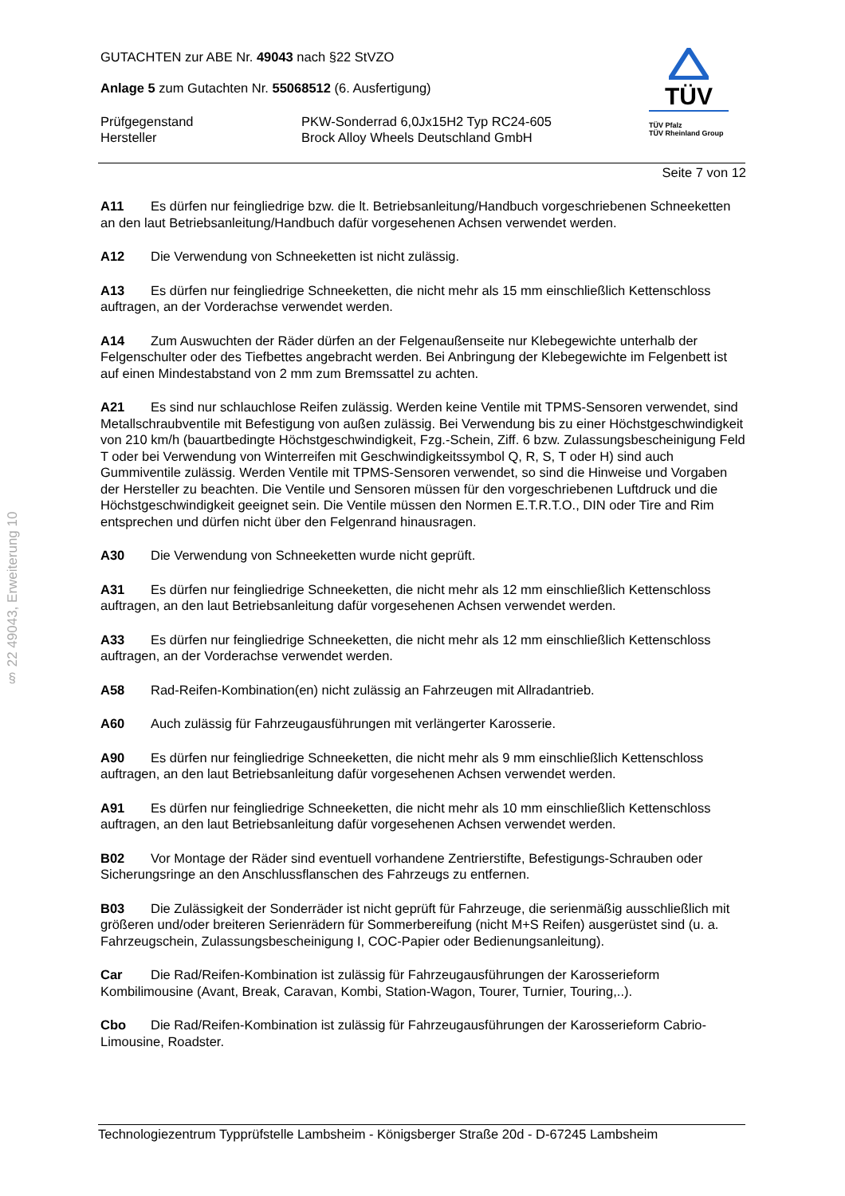§ 22 49043, Erweiterung 10
GUTACHTEN zur ABE Nr. 49043 nach §22 StVZO
Anlage 5 zum Gutachten Nr. 55068512 (6. Ausfertigung)
Prüfgegenstand
Hersteller
PKW-Sonderrad 6,0Jx15H2 Typ RC24-605
Brock Alloy Wheels Deutschland GmbH
TÜV
TÜV Pfalz
TÜV Rheinland Group
Seite 7 von 12
A11 Es dürfen nur feingliedrige bzw. die lt. Betriebsanleitung/Handbuch vorgeschriebenen Schneeketten an den laut Betriebsanleitung/Handbuch dafür vorgesehenen Achsen verwendet werden.
A12 Die Verwendung von Schneeketten ist nicht zulässig.
A13 Es dürfen nur feingliedrige Schneeketten, die nicht mehr als 15 mm einschließlich Kettenschloss auftragen, an der Vorderachse verwendet werden.
A14 Zum Auswuchten der Räder dürfen an der Felgenaußenseite nur Klebegewichte unterhalb der Felgenschulter oder des Tiefbettes angebracht werden. Bei Anbringung der Klebegewichte im Felgenbett ist auf einen Mindestabstand von 2 mm zum Bremssattel zu achten.
A21 Es sind nur schlauchlose Reifen zulässig. Werden keine Ventile mit TPMS-Sensoren verwendet, sind Metallschraubventile mit Befestigung von außen zulässig. Bei Verwendung bis zu einer Höchstgeschwindigkeit von 210 km/h (bauartbedingte Höchstgeschwindigkeit, Fzg.-Schein, Ziff. 6 bzw. Zulassungsbescheinigung Feld T oder bei Verwendung von Winterreifen mit Geschwindigkeitssymbol Q, R, S, T oder H) sind auch Gummiventile zulässig. Werden Ventile mit TPMS-Sensoren verwendet, so sind die Hinweise und Vorgaben der Hersteller zu beachten. Die Ventile und Sensoren müssen für den vorgeschriebenen Luftdruck und die Höchstgeschwindigkeit geeignet sein. Die Ventile müssen den Normen E.T.R.T.O., DIN oder Tire and Rim entsprechen und dürfen nicht über den Felgenrand hinausragen.
A30 Die Verwendung von Schneeketten wurde nicht geprüft.
A31 Es dürfen nur feingliedrige Schneeketten, die nicht mehr als 12 mm einschließlich Kettenschloss auftragen, an den laut Betriebsanleitung dafür vorgesehenen Achsen verwendet werden.
A33 Es dürfen nur feingliedrige Schneeketten, die nicht mehr als 12 mm einschließlich Kettenschloss auftragen, an der Vorderachse verwendet werden.
A58 Rad-Reifen-Kombination(en) nicht zulässig an Fahrzeugen mit Allradantrieb.
A60 Auch zulässig für Fahrzeugausführungen mit verlängerter Karosserie.
A90 Es dürfen nur feingliedrige Schneeketten, die nicht mehr als 9 mm einschließlich Kettenschloss auftragen, an den laut Betriebsanleitung dafür vorgesehenen Achsen verwendet werden.
A91 Es dürfen nur feingliedrige Schneeketten, die nicht mehr als 10 mm einschließlich Kettenschloss auftragen, an den laut Betriebsanleitung dafür vorgesehenen Achsen verwendet werden.
B02 Vor Montage der Räder sind eventuell vorhandene Zentrierstifte, Befestigungs-Schrauben oder Sicherungsringe an den Anschlussflanschen des Fahrzeugs zu entfernen.
B03 Die Zulässigkeit der Sonderräder ist nicht geprüft für Fahrzeuge, die serienmäßig ausschließlich mit größeren und/oder breiteren Serienrädern für Sommerbereifung (nicht M+S Reifen) ausgerüstet sind (u. a. Fahrzeugschein, Zulassungsbescheinigung I, COC-Papier oder Bedienungsanleitung).
Car Die Rad/Reifen-Kombination ist zulässig für Fahrzeugausführungen der Karosserieform Kombilimousine (Avant, Break, Caravan, Kombi, Station-Wagon, Tourer, Turnier, Touring,..).
Cbo Die Rad/Reifen-Kombination ist zulässig für Fahrzeugausführungen der Karosserieform Cabrio-Limousine, Roadster.
Technologiezentrum Typprüfstelle Lambsheim - Königsberger Straße 20d - D-67245 Lambsheim